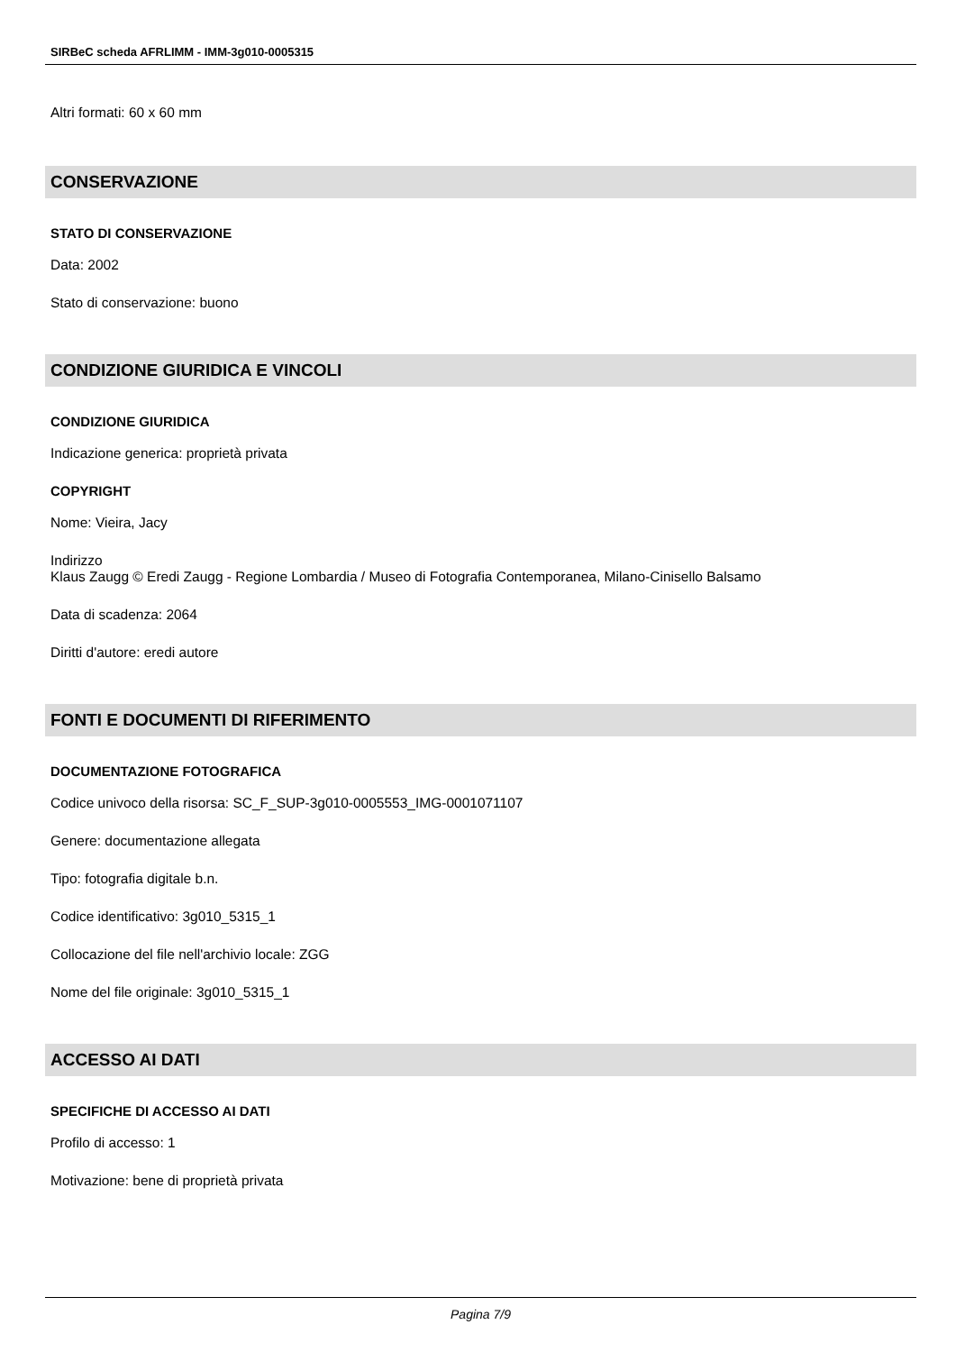SIRBeC scheda AFRLIMM - IMM-3g010-0005315
Altri formati: 60 x 60 mm
CONSERVAZIONE
STATO DI CONSERVAZIONE
Data: 2002
Stato di conservazione: buono
CONDIZIONE GIURIDICA E VINCOLI
CONDIZIONE GIURIDICA
Indicazione generica: proprietà privata
COPYRIGHT
Nome: Vieira, Jacy
Indirizzo
Klaus Zaugg © Eredi Zaugg - Regione Lombardia / Museo di Fotografia Contemporanea, Milano-Cinisello Balsamo
Data di scadenza: 2064
Diritti d'autore: eredi autore
FONTI E DOCUMENTI DI RIFERIMENTO
DOCUMENTAZIONE FOTOGRAFICA
Codice univoco della risorsa: SC_F_SUP-3g010-0005553_IMG-0001071107
Genere: documentazione allegata
Tipo: fotografia digitale b.n.
Codice identificativo: 3g010_5315_1
Collocazione del file nell'archivio locale: ZGG
Nome del file originale: 3g010_5315_1
ACCESSO AI DATI
SPECIFICHE DI ACCESSO AI DATI
Profilo di accesso: 1
Motivazione: bene di proprietà privata
Pagina 7/9